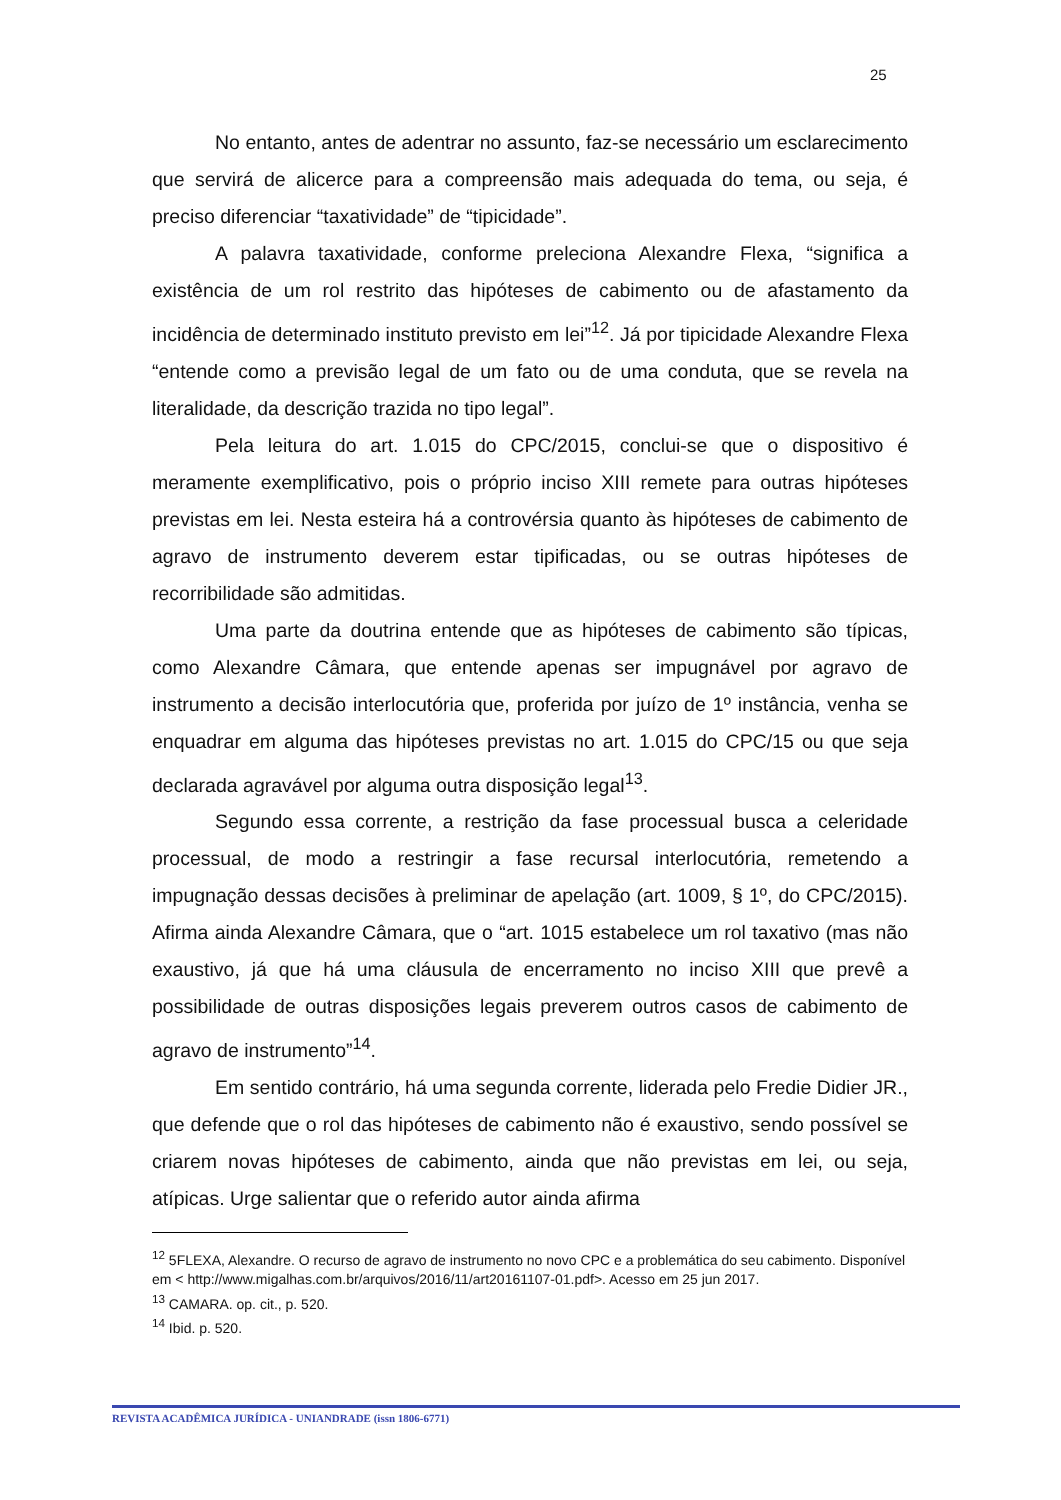25
No entanto, antes de adentrar no assunto, faz-se necessário um esclarecimento que servirá de alicerce para a compreensão mais adequada do tema, ou seja, é preciso diferenciar “taxatividade” de “tipicidade”.
A palavra taxatividade, conforme preleciona Alexandre Flexa, “significa a existência de um rol restrito das hipóteses de cabimento ou de afastamento da incidência de determinado instituto previsto em lei”<sup>12</sup>. Já por tipicidade Alexandre Flexa “entende como a previsão legal de um fato ou de uma conduta, que se revela na literalidade, da descrição trazida no tipo legal”.
Pela leitura do art. 1.015 do CPC/2015, conclui-se que o dispositivo é meramente exemplificativo, pois o próprio inciso XIII remete para outras hipóteses previstas em lei. Nesta esteira há a controvérsia quanto às hipóteses de cabimento de agravo de instrumento deverem estar tipificadas, ou se outras hipóteses de recorribilidade são admitidas.
Uma parte da doutrina entende que as hipóteses de cabimento são típicas, como Alexandre Câmara, que entende apenas ser impugnável por agravo de instrumento a decisão interlocutória que, proferida por juízo de 1º instância, venha se enquadrar em alguma das hipóteses previstas no art. 1.015 do CPC/15 ou que seja declarada agravável por alguma outra disposição legal<sup>13</sup>.
Segundo essa corrente, a restrição da fase processual busca a celeridade processual, de modo a restringir a fase recursal interlocutória, remetendo a impugnação dessas decisões à preliminar de apelação (art. 1009, § 1º, do CPC/2015). Afirma ainda Alexandre Câmara, que o “art. 1015 estabelece um rol taxativo (mas não exaustivo, já que há uma cláusula de encerramento no inciso XIII que prevê a possibilidade de outras disposições legais preverem outros casos de cabimento de agravo de instrumento”<sup>14</sup>.
Em sentido contrário, há uma segunda corrente, liderada pelo Fredie Didier JR., que defende que o rol das hipóteses de cabimento não é exaustivo, sendo possível se criarem novas hipóteses de cabimento, ainda que não previstas em lei, ou seja, atípicas. Urge salientar que o referido autor ainda afirma
<sup>12</sup> 5FLEXA, Alexandre. O recurso de agravo de instrumento no novo CPC e a problemática do seu cabimento. Disponível em < http://www.migalhas.com.br/arquivos/2016/11/art20161107-01.pdf>. Acesso em 25 jun 2017.
<sup>13</sup> CAMARA. op. cit., p. 520.
<sup>14</sup> Ibid. p. 520.
REVISTA ACADÊMICA JURÍDICA - UNIANDRADE (issn 1806-6771)